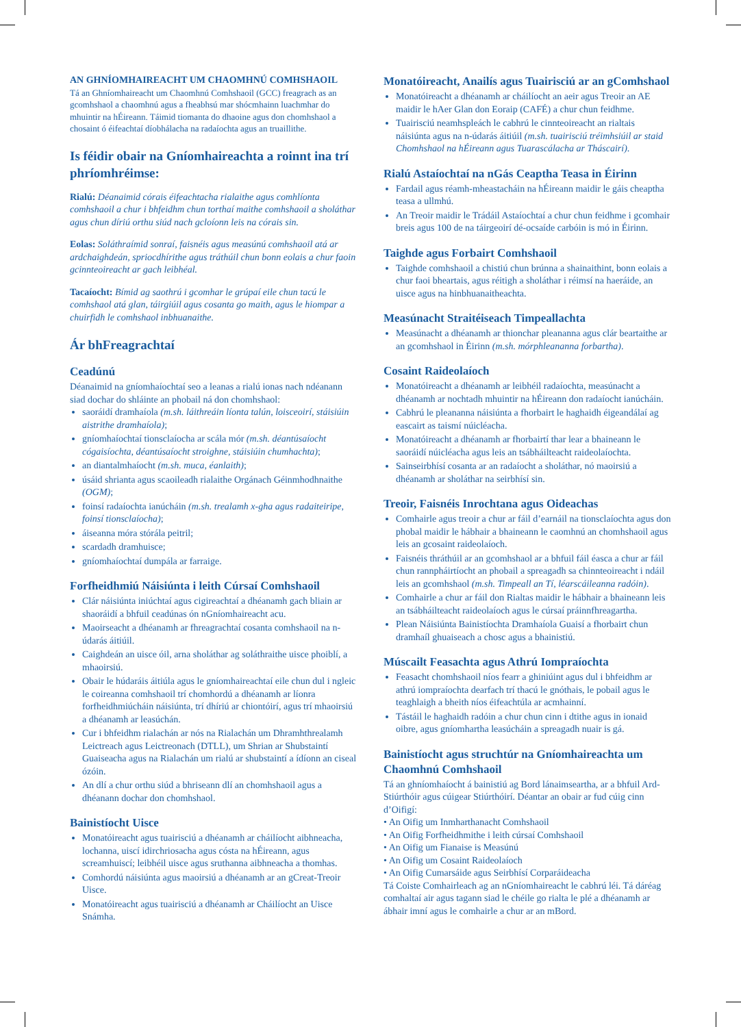AN GHNÍOMHAIREACHT UM CHAOMHNÚ COMHSHAOIL
Tá an Ghníomhaireacht um Chaomhnú Comhshaoil (GCC) freagrach as an gcomhshaol a chaomhnú agus a fheabhsú mar shócmhainn luachmhar do mhuintir na hÉireann. Táimid tiomanta do dhaoine agus don chomhshaol a chosaint ó éifeachtaí díobhálacha na radaíochta agus an truaillithe.
Is féidir obair na Gníomhaireachta a roinnt ina trí phríomhréimse:
Rialú: Déanaimid córais éifeachtacha rialaithe agus comhlíonta comhshaoil a chur i bhfeidhm chun torthaí maithe comhshaoil a sholáthar agus chun díriú orthu siúd nach gcloíonn leis na córais sin.
Eolas: Soláthraímid sonraí, faisnéis agus measúnú comhshaoil atá ar ardchaighdeán, spriocdhírithe agus tráthúil chun bonn eolais a chur faoin gcinnteoireacht ar gach leibhéal.
Tacaíocht: Bímid ag saothrú i gcomhar le grúpaí eile chun tacú le comhshaol atá glan, táirgiúil agus cosanta go maith, agus le hiompar a chuirfidh le comhshaol inbhuanaithe.
Ár bhFreagrachtaí
Ceadúnú
Déanaimid na gníomhaíochtaí seo a leanas a rialú ionas nach ndéanann siad dochar do shláinte an phobail ná don chomhshaol:
saoráidí dramhaíola (m.sh. láithreáin líonta talún, loisceoirí, stáisiúin aistrithe dramhaíola);
gníomhaíochtaí tionsclaíocha ar scála mór (m.sh. déantúsaíocht cógaisíochta, déantúsaíocht stroighne, stáisiúin chumhachta);
an diantalmhaíocht (m.sh. muca, éanlaith);
úsáid shrianta agus scaoileadh rialaithe Orgánach Géinmhodhnaithe (OGM);
foinsí radaíochta ianúcháin (m.sh. trealamh x-gha agus radaiteiripe, foinsí tionsclaíocha);
áiseanna móra stórála peitril;
scardadh dramhuisce;
gníomhaíochtaí dumpála ar farraige.
Forfheidhmiú Náisiúnta i leith Cúrsaí Comhshaoil
Clár náisiúnta iniúchtaí agus cigireachtaí a dhéanamh gach bliain ar shaoráidí a bhfuil ceadúnas ón nGníomhaireacht acu.
Maoirseacht a dhéanamh ar fhreagrachtaí cosanta comhshaoil na n-údarás áitiúil.
Caighdeán an uisce óil, arna sholáthar ag soláthraithe uisce phoiblí, a mhaoirsiú.
Obair le húdaráis áitiúla agus le gníomhaireachtaí eile chun dul i ngleic le coireanna comhshaoil trí chomhordú a dhéanamh ar líonra forfheidhmiúcháin náisiúnta, trí dhíriú ar chiontóirí, agus trí mhaoirsiú a dhéanamh ar leasúchán.
Cur i bhfeidhm rialachán ar nós na Rialachán um Dhramhthrealamh Leictreach agus Leictreonach (DTLL), um Shrian ar Shubstaintí Guaiseacha agus na Rialachán um rialú ar shubstaintí a ídíonn an ciseal ózóin.
An dlí a chur orthu siúd a bhriseann dlí an chomhshaoil agus a dhéanann dochar don chomhshaol.
Bainistíocht Uisce
Monatóireacht agus tuairisciú a dhéanamh ar cháilíocht aibhneacha, lochanna, uiscí idirchriosacha agus cósta na hÉireann, agus screamhuiscí; leibhéil uisce agus sruthanna aibhneacha a thomhas.
Comhordú náisiúnta agus maoirsiú a dhéanamh ar an gCreat-Treoir Uisce.
Monatóireacht agus tuairisciú a dhéanamh ar Cháilíocht an Uisce Snámha.
Monatóireacht, Anailís agus Tuairisciú ar an gComhshaol
Monatóireacht a dhéanamh ar cháilíocht an aeir agus Treoir an AE maidir le hAer Glan don Eoraip (CAFÉ) a chur chun feidhme.
Tuairisciú neamhspleách le cabhrú le cinnteoireacht an rialtais náisiúnta agus na n-údarás áitiúil (m.sh. tuairisciú tréimhsiúil ar staid Chomhshaol na hÉireann agus Tuarascálacha ar Tháscairí).
Rialú Astaíochtaí na nGás Ceaptha Teasa in Éirinn
Fardail agus réamh-mheastacháin na hÉireann maidir le gáis cheaptha teasa a ullmhú.
An Treoir maidir le Trádáil Astaíochtaí a chur chun feidhme i gcomhair breis agus 100 de na táirgeoirí dé-ocsaíde carbóin is mó in Éirinn.
Taighde agus Forbairt Comhshaoil
Taighde comhshaoil a chistiú chun brúnna a shainaithint, bonn eolais a chur faoi bheartais, agus réitigh a sholáthar i réimsí na haeráide, an uisce agus na hinbhuanaitheachta.
Measúnacht Straitéiseach Timpeallachta
Measúnacht a dhéanamh ar thionchar pleananna agus clár beartaithe ar an gcomhshaol in Éirinn (m.sh. mórphleananna forbartha).
Cosaint Raideolaíoch
Monatóireacht a dhéanamh ar leibhéil radaíochta, measúnacht a dhéanamh ar nochtadh mhuintir na hÉireann don radaíocht ianúcháin.
Cabhrú le pleananna náisiúnta a fhorbairt le haghaidh éigeandálaí ag eascairt as taismí núicléacha.
Monatóireacht a dhéanamh ar fhorbairtí thar lear a bhaineann le saoráidí núicléacha agus leis an tsábháilteacht raideolaíochta.
Sainseirbhísí cosanta ar an radaíocht a sholáthar, nó maoirsiú a dhéanamh ar sholáthar na seirbhísí sin.
Treoir, Faisnéis Inrochtana agus Oideachas
Comhairle agus treoir a chur ar fáil d’earnáil na tionsclaíochta agus don phobal maidir le hábhair a bhaineann le caomhnú an chomhshaoil agus leis an gcosaint raideolaíoch.
Faisnéis thráthúil ar an gcomhshaol ar a bhfuil fáil éasca a chur ar fáil chun rannpháirtíocht an phobail a spreagadh sa chinnteoireacht i ndáil leis an gcomhshaol (m.sh. Timpeall an Tí, léarscáileanna radóin).
Comhairle a chur ar fáil don Rialtas maidir le hábhair a bhaineann leis an tsábháilteacht raideolaíoch agus le cúrsaí práinnfhreagartha.
Plean Náisiúnta Bainistíochta Dramhaíola Guaisí a fhorbairt chun dramhaíl ghuaiseach a chosc agus a bhainistiú.
Múscailt Feasachta agus Athrú Iompraíochta
Feasacht chomhshaoil níos fearr a ghiniúint agus dul i bhfeidhm ar athrú iompraíochta dearfach trí thacú le gnóthais, le pobail agus le teaghlaigh a bheith níos éifeachtúla ar acmhainní.
Tástáil le haghaidh radóin a chur chun cinn i dtithe agus in ionaid oibre, agus gníomhartha leasúcháin a spreagadh nuair is gá.
Bainistíocht agus struchtúr na Gníomhaireachta um Chaomhnú Comhshaoil
Tá an ghníomhaíocht á bainistiú ag Bord lánaimseartha, ar a bhfuil Ard-Stiúrthóir agus cúigear Stiúrthóirí. Déantar an obair ar fud cúig cinn d’Oifigí:
• An Oifig um Inmharthanacht Comhshaoil
• An Oifig Forfheidhmithe i leith cúrsaí Comhshaoil
• An Oifig um Fianaise is Measúnú
• An Oifig um Cosaint Raideolaíoch
• An Oifig Cumarsáide agus Seirbhísí Corparáideacha
Tá Coiste Comhairleach ag an nGníomhaireacht le cabhrú léi. Tá dáréag comhaltaí air agus tagann siad le chéile go rialta le plé a dhéanamh ar ábhair imní agus le comhairle a chur ar an mBord.